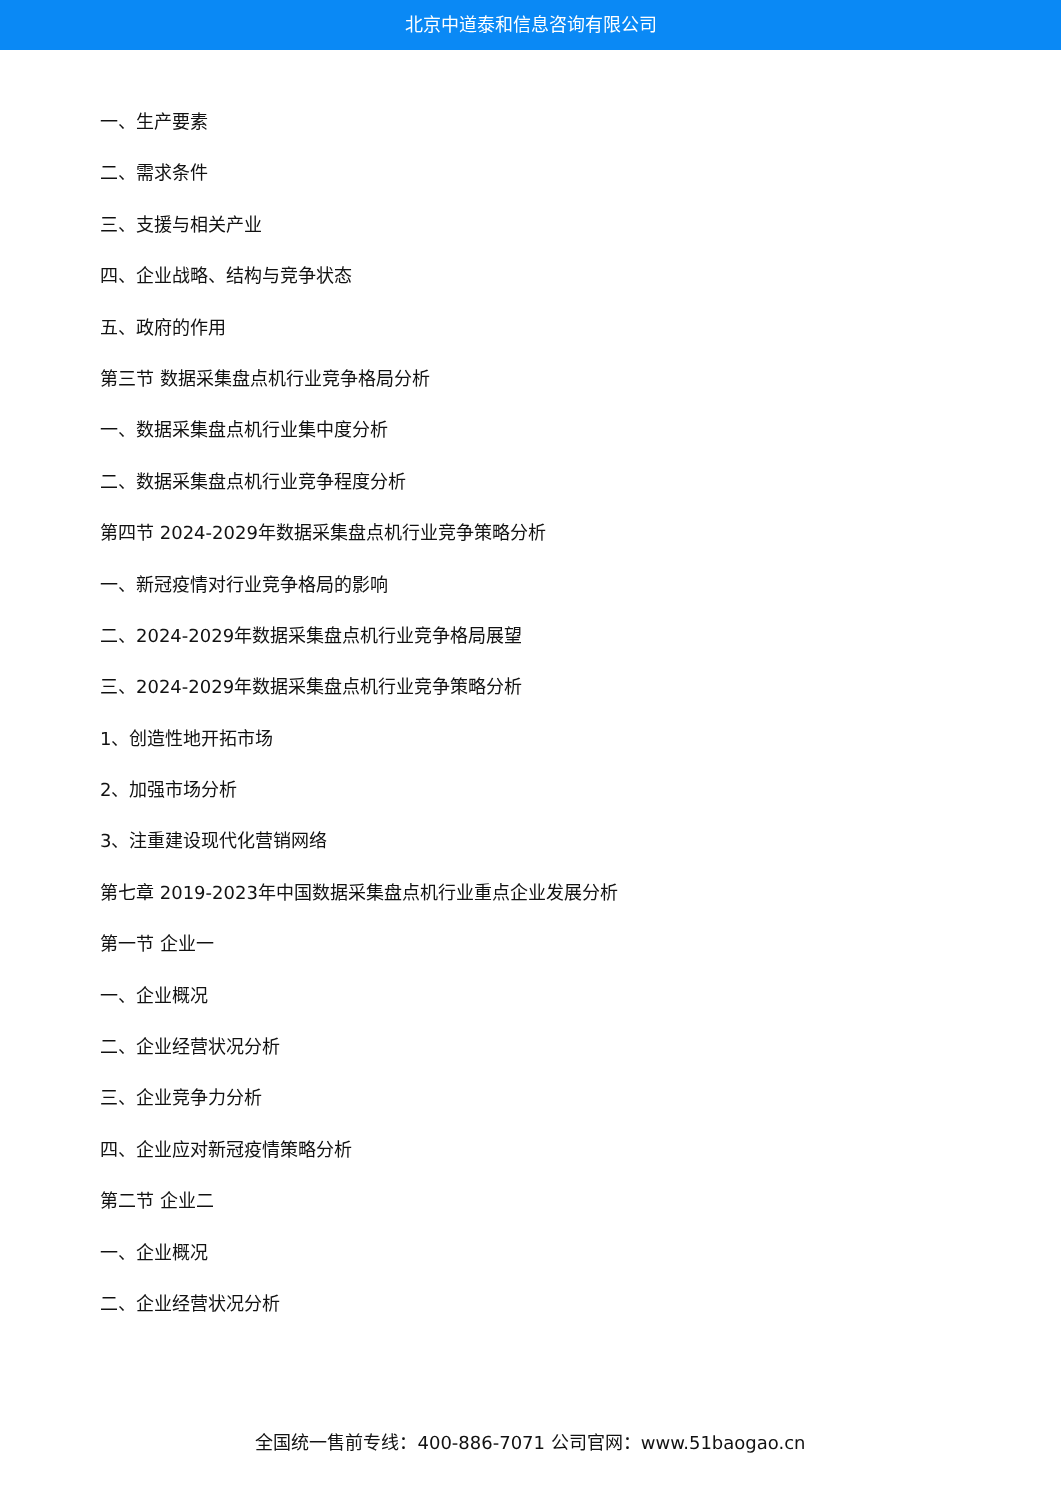北京中道泰和信息咨询有限公司
一、生产要素
二、需求条件
三、支援与相关产业
四、企业战略、结构与竞争状态
五、政府的作用
第三节 数据采集盘点机行业竞争格局分析
一、数据采集盘点机行业集中度分析
二、数据采集盘点机行业竞争程度分析
第四节 2024-2029年数据采集盘点机行业竞争策略分析
一、新冠疫情对行业竞争格局的影响
二、2024-2029年数据采集盘点机行业竞争格局展望
三、2024-2029年数据采集盘点机行业竞争策略分析
1、创造性地开拓市场
2、加强市场分析
3、注重建设现代化营销网络
第七章 2019-2023年中国数据采集盘点机行业重点企业发展分析
第一节 企业一
一、企业概况
二、企业经营状况分析
三、企业竞争力分析
四、企业应对新冠疫情策略分析
第二节 企业二
一、企业概况
二、企业经营状况分析
全国统一售前专线：400-886-7071 公司官网：www.51baogao.cn